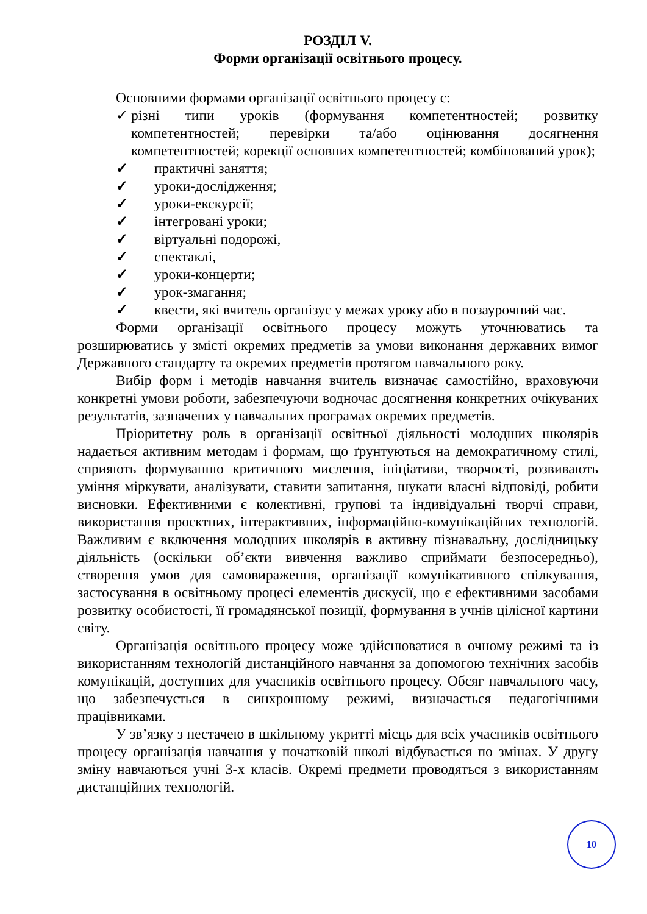РОЗДІЛ V.
Форми організації освітнього процесу.
Основними формами організації освітнього процесу є:
✓ різні типи уроків (формування компетентностей; розвитку компетентностей; перевірки та/або оцінювання досягнення компетентностей; корекції основних компетентностей; комбінований урок);
✓ практичні заняття;
✓ уроки-дослідження;
✓ уроки-екскурсії;
✓ інтегровані уроки;
✓ віртуальні подорожі,
✓ спектаклі,
✓ уроки-концерти;
✓ урок-змагання;
✓ квести, які вчитель організує у межах уроку або в позаурочний час.
Форми організації освітнього процесу можуть уточнюватись та розширюватись у змісті окремих предметів за умови виконання державних вимог Державного стандарту та окремих предметів протягом навчального року.
Вибір форм і методів навчання вчитель визначає самостійно, враховуючи конкретні умови роботи, забезпечуючи водночас досягнення конкретних очікуваних результатів, зазначених у навчальних програмах окремих предметів.
Пріоритетну роль в організації освітньої діяльності молодших школярів надається активним методам і формам, що ґрунтуються на демократичному стилі, сприяють формуванню критичного мислення, ініціативи, творчості, розвивають уміння міркувати, аналізувати, ставити запитання, шукати власні відповіді, робити висновки. Ефективними є колективні, групові та індивідуальні творчі справи, використання проєктних, інтерактивних, інформаційно-комунікаційних технологій. Важливим є включення молодших школярів в активну пізнавальну, дослідницьку діяльність (оскільки об’єкти вивчення важливо сприймати безпосередньо), створення умов для самовираження, організації комунікативного спілкування, застосування в освітньому процесі елементів дискусії, що є ефективними засобами розвитку особистості, її громадянської позиції, формування в учнів цілісної картини світу.
Організація освітнього процесу може здійснюватися в очному режимі та із використанням технологій дистанційного навчання за допомогою технічних засобів комунікацій, доступних для учасників освітнього процесу. Обсяг навчального часу, що забезпечується в синхронному режимі, визначається педагогічними працівниками.
У зв’язку з нестачею в шкільному укритті місць для всіх учасників освітнього процесу організація навчання у початковій школі відбувається по змінах. У другу зміну навчаються учні 3-х класів. Окремі предмети проводяться з використанням дистанційних технологій.
10